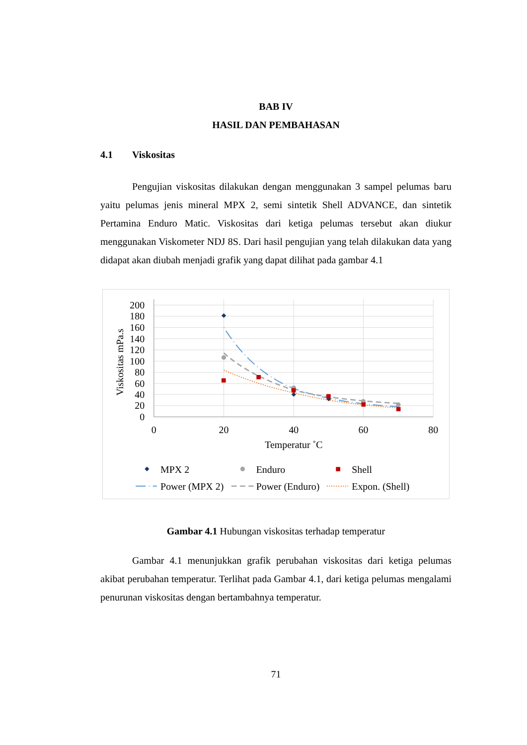BAB IV
HASIL DAN PEMBAHASAN
4.1 Viskositas
Pengujian viskositas dilakukan dengan menggunakan 3 sampel pelumas baru yaitu pelumas jenis mineral MPX 2, semi sintetik Shell ADVANCE, dan sintetik Pertamina Enduro Matic. Viskositas dari ketiga pelumas tersebut akan diukur menggunakan Viskometer NDJ 8S. Dari hasil pengujian yang telah dilakukan data yang didapat akan diubah menjadi grafik yang dapat dilihat pada gambar 4.1
200
180
160
140
120
100
80
60
40
20
0
0
20
40
60
80
Temperatur ˚C
Viskositas mPa.s
MPX 2
Enduro
Shell
Power (MPX 2)
Power (Enduro)
Expon. (Shell)
Gambar 4.1 Hubungan viskositas terhadap temperatur
Gambar 4.1 menunjukkan grafik perubahan viskositas dari ketiga pelumas akibat perubahan temperatur. Terlihat pada Gambar 4.1, dari ketiga pelumas mengalami penurunan viskositas dengan bertambahnya temperatur.
71